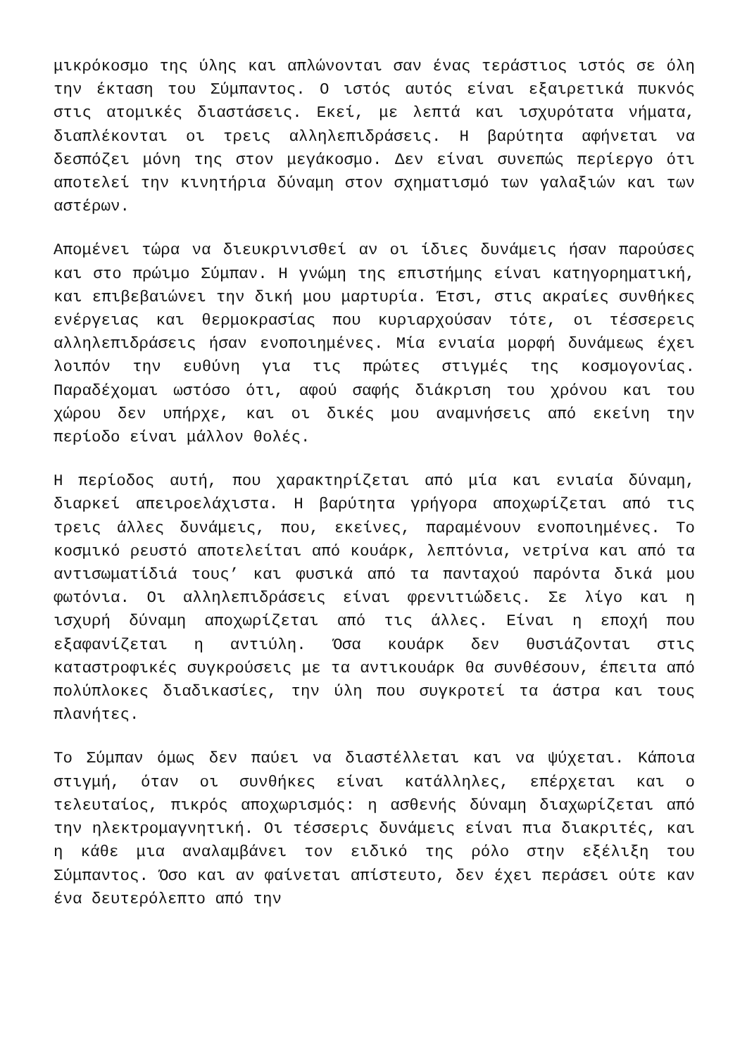μικρόκοσμο της ύλης και απλώνονται σαν ένας τεράστιος ιστός σε όλη την έκταση του Σύμπαντος. Ο ιστός αυτός είναι εξαιρετικά πυκνός στις ατομικές διαστάσεις. Εκεί, με λεπτά και ισχυρότατα νήματα, διαπλέκονται οι τρεις αλληλεπιδράσεις. Η βαρύτητα αφήνεται να δεσπόζει μόνη της στον μεγάκοσμο. Δεν είναι συνεπώς περίεργο ότι αποτελεί την κινητήρια δύναμη στον σχηματισμό των γαλαξιών και των αστέρων.
Απομένει τώρα να διευκρινισθεί αν οι ίδιες δυνάμεις ήσαν παρούσες και στο πρώιμο Σύμπαν. Η γνώμη της επιστήμης είναι κατηγορηματική, και επιβεβαιώνει την δική μου μαρτυρία. Έτσι, στις ακραίες συνθήκες ενέργειας και θερμοκρασίας που κυριαρχούσαν τότε, οι τέσσερεις αλληλεπιδράσεις ήσαν ενοποιημένες. Μία ενιαία μορφή δυνάμεως έχει λοιπόν την ευθύνη για τις πρώτες στιγμές της κοσμογονίας. Παραδέχομαι ωστόσο ότι, αφού σαφής διάκριση του χρόνου και του χώρου δεν υπήρχε, και οι δικές μου αναμνήσεις από εκείνη την περίοδο είναι μάλλον θολές.
Η περίοδος αυτή, που χαρακτηρίζεται από μία και ενιαία δύναμη, διαρκεί απειροελάχιστα. Η βαρύτητα γρήγορα αποχωρίζεται από τις τρεις άλλες δυνάμεις, που, εκείνες, παραμένουν ενοποιημένες. Το κοσμικό ρευστό αποτελείται από κουάρκ, λεπτόνια, νετρίνα και από τα αντισωματίδιά τους’ και φυσικά από τα πανταχού παρόντα δικά μου φωτόνια. Οι αλληλεπιδράσεις είναι φρενιτιώδεις. Σε λίγο και η ισχυρή δύναμη αποχωρίζεται από τις άλλες. Είναι η εποχή που εξαφανίζεται η αντιύλη. Όσα κουάρκ δεν θυσιάζονται στις καταστροφικές συγκρούσεις με τα αντικουάρκ θα συνθέσουν, έπειτα από πολύπλοκες διαδικασίες, την ύλη που συγκροτεί τα άστρα και τους πλανήτες.
Το Σύμπαν όμως δεν παύει να διαστέλλεται και να ψύχεται. Κάποια στιγμή, όταν οι συνθήκες είναι κατάλληλες, επέρχεται και ο τελευταίος, πικρός αποχωρισμός: η ασθενής δύναμη διαχωρίζεται από την ηλεκτρομαγνητική. Οι τέσσερις δυνάμεις είναι πια διακριτές, και η κάθε μια αναλαμβάνει τον ειδικό της ρόλο στην εξέλιξη του Σύμπαντος. Όσο και αν φαίνεται απίστευτο, δεν έχει περάσει ούτε καν ένα δευτερόλεπτο από την